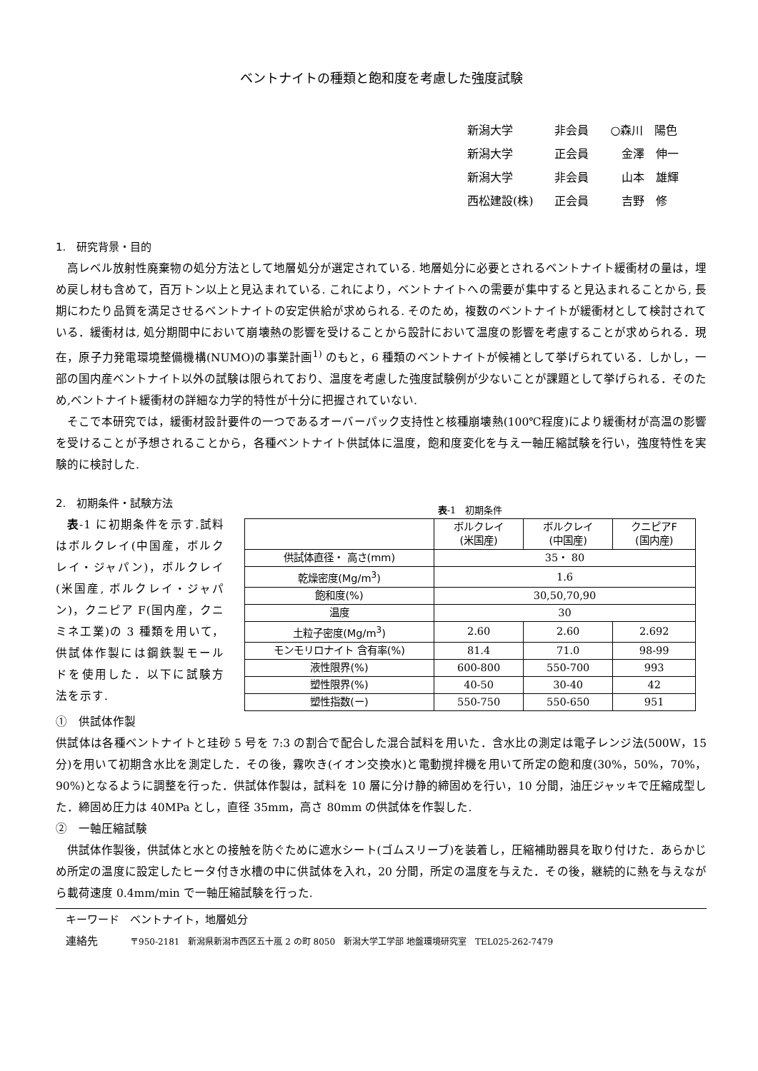ベントナイトの種類と飽和度を考慮した強度試験
| 新潟大学 | 非会員 | ○森川 陽色 |
| 新潟大学 | 正会員 | 金澤 伸一 |
| 新潟大学 | 非会員 | 山本 雄輝 |
| 西松建設(株) | 正会員 | 吉野 修 |
1.　研究背景・目的
高レベル放射性廃棄物の処分方法として地層処分が選定されている. 地層処分に必要とされるベントナイト緩衝材の量は，埋め戻し材も含めて，百万トン以上と見込まれている. これにより，ベントナイトへの需要が集中すると見込まれることから, 長期にわたり品質を満足させるベントナイトの安定供給が求められる. そのため，複数のベントナイトが緩衝材として検討されている．緩衝材は, 処分期間中において崩壊熱の影響を受けることから設計において温度の影響を考慮することが求められる．現在，原子力発電環境整備機構(NUMO)の事業計画<sup>1)</sup> のもと，6 種類のベントナイトが候補として挙げられている．しかし，一部の国内産ベントナイト以外の試験は限られており、温度を考慮した強度試験例が少ないことが課題として挙げられる．そのため,ベントナイト緩衝材の詳細な力学的特性が十分に把握されていない.
そこで本研究では，緩衝材設計要件の一つであるオーバーパック支持性と核種崩壊熱(100℃程度)により緩衝材が高温の影響を受けることが予想されることから，各種ベントナイト供試体に温度，飽和度変化を与え一軸圧縮試験を行い，強度特性を実験的に検討した.
2.　初期条件・試験方法
表-1 に初期条件を示す.試料はボルクレイ(中国産，ボルクレイ・ジャパン)，ボルクレイ(米国産, ボルクレイ・ジャパン)，クニピア F(国内産，クニミネ工業)の 3 種類を用いて，供試体作製には鋼鉄製モールドを使用した．以下に試験方法を示す.
表-1　初期条件
| | ボルクレイ (米国産) | ボルクレイ (中国産) | クニピアF (国内産) |
| --- | --- | --- | --- |
| 供試体直径・ 高さ(mm) | 35・ 80 | | |
| 乾燥密度(Mg/m<sup>3</sup>) | 1.6 | | |
| 飽和度(%) | 30,50,70,90 | | |
| 温度 | 30 | | |
| 土粒子密度(Mg/m<sup>3</sup>) | 2.60 | 2.60 | 2.692 |
| モンモリロナイト 含有率(%) | 81.4 | 71.0 | 98-99 |
| 液性限界(%) | 600-800 | 550-700 | 993 |
| 塑性限界(%) | 40-50 | 30-40 | 42 |
| 塑性指数(ー) | 550-750 | 550-650 | 951 |
①　供試体作製
供試体は各種ベントナイトと珪砂 5 号を 7:3 の割合で配合した混合試料を用いた．含水比の測定は電子レンジ法(500W，15 分)を用いて初期含水比を測定した．その後，霧吹き(イオン交換水)と電動撹拌機を用いて所定の飽和度(30%，50%，70%，90%)となるように調整を行った．供試体作製は，試料を 10 層に分け静的締固めを行い，10 分間，油圧ジャッキで圧縮成型した．締固め圧力は 40MPa とし，直径 35mm，高さ 80mm の供試体を作製した.
②　一軸圧縮試験
供試体作製後，供試体と水との接触を防ぐために遮水シート(ゴムスリーブ)を装着し，圧縮補助器具を取り付けた．あらかじめ所定の温度に設定したヒータ付き水槽の中に供試体を入れ，20 分間，所定の温度を与えた．その後，継続的に熱を与えながら載荷速度 0.4mm/min で一軸圧縮試験を行った.
キーワード　ベントナイト，地層処分
連絡先　　　〒950-2181　新潟県新潟市西区五十嵐 2 の町 8050　新潟大学工学部 地盤環境研究室　TEL025-262-7479